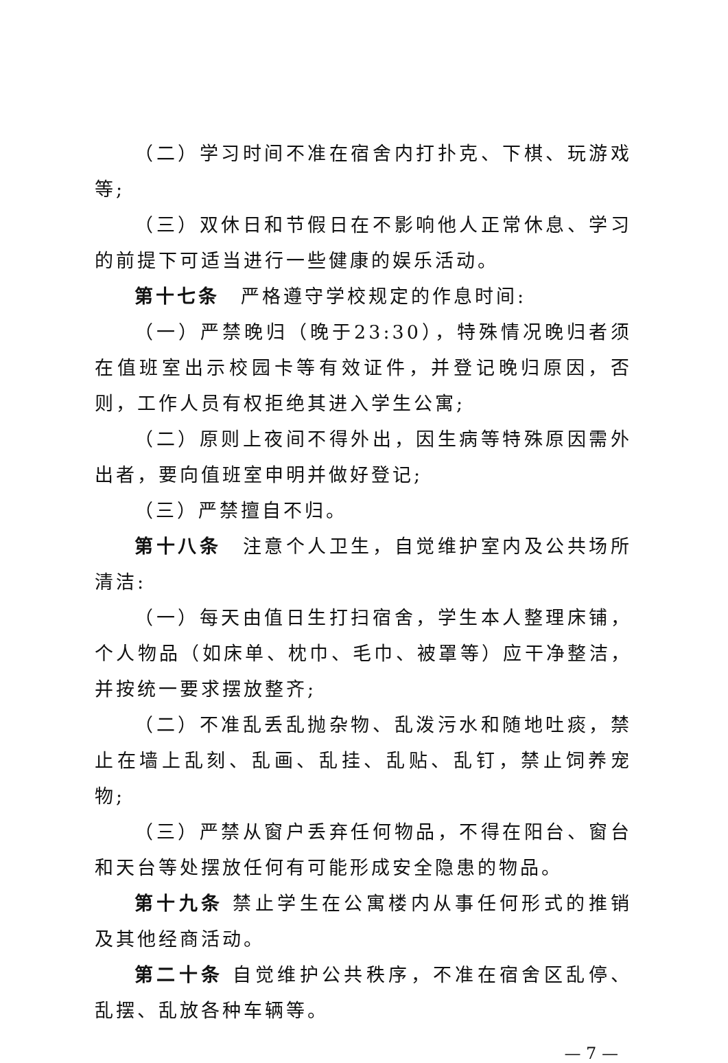（二）学习时间不准在宿舍内打扑克、下棋、玩游戏等;
（三）双休日和节假日在不影响他人正常休息、学习的前提下可适当进行一些健康的娱乐活动。
第十七条　严格遵守学校规定的作息时间:
（一）严禁晚归（晚于23:30），特殊情况晚归者须在值班室出示校园卡等有效证件，并登记晚归原因，否则，工作人员有权拒绝其进入学生公寓;
（二）原则上夜间不得外出，因生病等特殊原因需外出者，要向值班室申明并做好登记;
（三）严禁擅自不归。
第十八条　注意个人卫生，自觉维护室内及公共场所清洁:
（一）每天由值日生打扫宿舍，学生本人整理床铺，个人物品（如床单、枕巾、毛巾、被罩等）应干净整洁，并按统一要求摆放整齐;
（二）不准乱丢乱抛杂物、乱泼污水和随地吐痰，禁止在墙上乱刻、乱画、乱挂、乱贴、乱钉，禁止饲养宠物;
（三）严禁从窗户丢弃任何物品，不得在阳台、窗台和天台等处摆放任何有可能形成安全隐患的物品。
第十九条 禁止学生在公寓楼内从事任何形式的推销及其他经商活动。
第二十条 自觉维护公共秩序，不准在宿舍区乱停、乱摆、乱放各种车辆等。
— 7 —